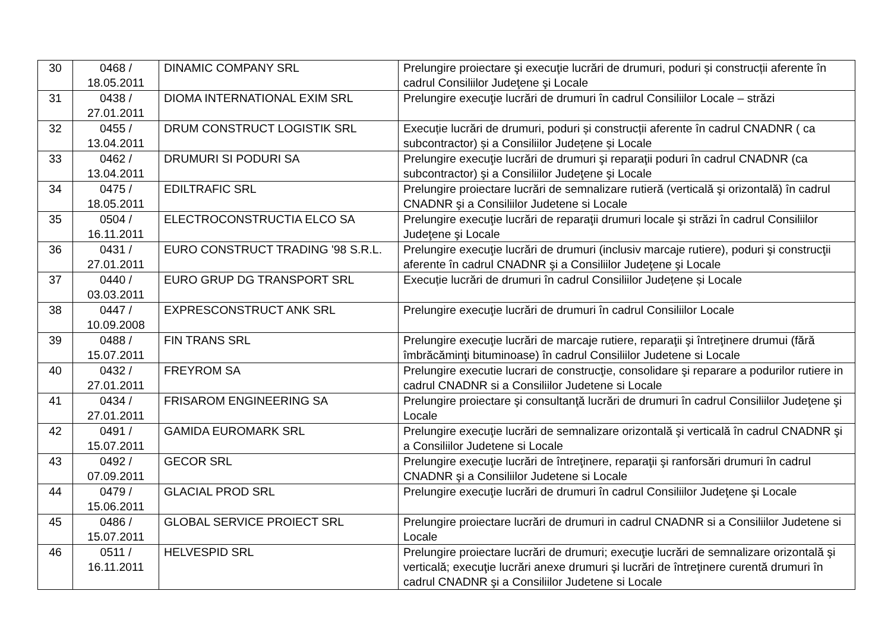| 30 | 0468 / 18.05.2011 | DINAMIC COMPANY SRL | Prelungire proiectare şi execuţie lucrări de drumuri, poduri și construcții aferente în cadrul Consiliilor Judeţene şi Locale |
| 31 | 0438 / 27.01.2011 | DIOMA INTERNATIONAL EXIM SRL | Prelungire execuţie lucrări de drumuri în cadrul Consiliilor Locale – străzi |
| 32 | 0455 / 13.04.2011 | DRUM CONSTRUCT LOGISTIK SRL | Execuție lucrări de drumuri, poduri și construcții aferente în cadrul CNADNR ( ca subcontractor) și a Consiliilor Județene și Locale |
| 33 | 0462 / 13.04.2011 | DRUMURI SI PODURI SA | Prelungire execuţie lucrări de drumuri şi reparaţii poduri în cadrul CNADNR (ca subcontractor) şi a Consiliilor Judeţene şi Locale |
| 34 | 0475 / 18.05.2011 | EDILTRAFIC SRL | Prelungire proiectare lucrări de semnalizare rutieră (verticală şi orizontală) în cadrul CNADNR şi a Consiliilor Judetene si Locale |
| 35 | 0504 / 16.11.2011 | ELECTROCONSTRUCTIA ELCO SA | Prelungire execuţie lucrări de reparaţii drumuri locale şi străzi în cadrul Consiliilor Judeţene şi Locale |
| 36 | 0431 / 27.01.2011 | EURO CONSTRUCT TRADING '98 S.R.L. | Prelungire execuţie lucrări de drumuri (inclusiv marcaje rutiere), poduri şi construcţii aferente în cadrul CNADNR şi a Consiliilor Judeţene şi Locale |
| 37 | 0440 / 03.03.2011 | EURO GRUP DG TRANSPORT SRL | Execuție lucrări de drumuri în cadrul Consiliilor Județene și Locale |
| 38 | 0447 / 10.09.2008 | EXPRESCONSTRUCT ANK SRL | Prelungire execuţie lucrări de drumuri în cadrul Consiliilor Locale |
| 39 | 0488 / 15.07.2011 | FIN TRANS SRL | Prelungire execuţie lucrări de marcaje rutiere, reparaţii şi întreţinere drumui (fără îmbrăcăminţi bituminoase) în cadrul Consiliilor Judetene si Locale |
| 40 | 0432 / 27.01.2011 | FREYROM SA | Prelungire executie lucrari de construcţie, consolidare şi reparare a podurilor rutiere in cadrul CNADNR si a Consiliilor Judetene si Locale |
| 41 | 0434 / 27.01.2011 | FRISAROM ENGINEERING SA | Prelungire proiectare şi consultanţă lucrări de drumuri în cadrul Consiliilor Judeţene şi Locale |
| 42 | 0491 / 15.07.2011 | GAMIDA EUROMARK SRL | Prelungire execuţie lucrări de semnalizare orizontală şi verticală în cadrul CNADNR şi a Consiliilor Judetene si Locale |
| 43 | 0492 / 07.09.2011 | GECOR SRL | Prelungire execuţie lucrări de întreţinere, reparaţii şi ranforsări drumuri în cadrul CNADNR şi a Consiliilor Judetene si Locale |
| 44 | 0479 / 15.06.2011 | GLACIAL PROD SRL | Prelungire execuţie lucrări de drumuri în cadrul Consiliilor Judeţene şi Locale |
| 45 | 0486 / 15.07.2011 | GLOBAL SERVICE PROIECT SRL | Prelungire proiectare lucrări de drumuri in cadrul CNADNR si a Consiliilor Judetene si Locale |
| 46 | 0511 / 16.11.2011 | HELVESPID SRL | Prelungire proiectare lucrări de drumuri; execuţie lucrări de semnalizare orizontală şi verticală; execuţie lucrări anexe drumuri şi lucrări de întreţinere curentă drumuri în cadrul CNADNR şi a Consiliilor Judetene si Locale |